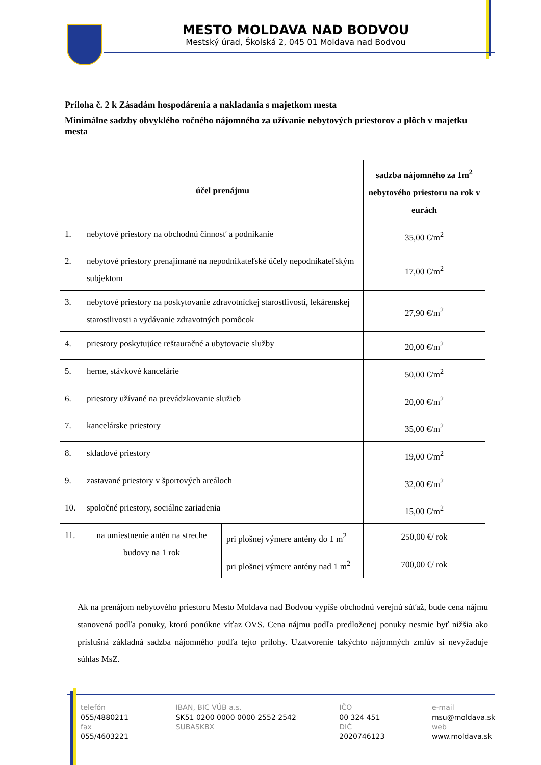MESTO MOLDAVA NAD BODVOU
Mestský úrad, Školská 2, 045 01 Moldava nad Bodvou
Príloha č. 2 k Zásadám hospodárenia a nakladania s majetkom mesta
Minimálne sadzby obvyklého ročného nájomného za užívanie nebytových priestorov a plôch v majetku mesta
| | účel prenájmu | | sadzba nájomného za 1m<sup>2</sup> nebytového priestoru na rok v eurách |
| --- | --- | --- | --- |
| 1. | nebytové priestory na obchodnú činnosť a podnikanie | | 35,00 €/m<sup>2</sup> |
| 2. | nebytové priestory prenajímané na nepodnikateľské účely nepodnikateľským subjektom | | 17,00 €/m<sup>2</sup> |
| 3. | nebytové priestory na poskytovanie zdravotníckej starostlivosti, lekárenskej starostlivosti a vydávanie zdravotných pomôcok | | 27,90 €/m<sup>2</sup> |
| 4. | priestory poskytujúce reštauračné a ubytovacie služby | | 20,00 €/m<sup>2</sup> |
| 5. | herne, stávkové kancelárie | | 50,00 €/m<sup>2</sup> |
| 6. | priestory užívané na prevádzkovanie služieb | | 20,00 €/m<sup>2</sup> |
| 7. | kancelárske priestory | | 35,00 €/m<sup>2</sup> |
| 8. | skladové priestory | | 19,00 €/m<sup>2</sup> |
| 9. | zastavané priestory v športových areáloch | | 32,00 €/m<sup>2</sup> |
| 10. | spoločné priestory, sociálne zariadenia | | 15,00 €/m<sup>2</sup> |
| 11. | na umiestnenie antén na streche budovy na 1 rok | pri plošnej výmere antény do 1 m<sup>2</sup> | 250,00 €/ rok |
| | | pri plošnej výmere antény nad 1 m<sup>2</sup> | 700,00 €/ rok |
Ak na prenájom nebytového priestoru Mesto Moldava nad Bodvou vypíše obchodnú verejnú súťaž, bude cena nájmu stanovená podľa ponuky, ktorú ponúkne víťaz OVS. Cena nájmu podľa predloženej ponuky nesmie byť nižšia ako príslušná základná sadzba nájomného podľa tejto prílohy. Uzatvorenie takýchto nájomných zmlúv si nevyžaduje súhlas MsZ.
telefón
055/4880211
fax
055/4603221
IBAN, BIC VÚB a.s.
SK51 0200 0000 0000 2552 2542
SUBASKBX
IČO
00 324 451
DIČ
2020746123
e-mail
msu@moldava.sk
web
www.moldava.sk